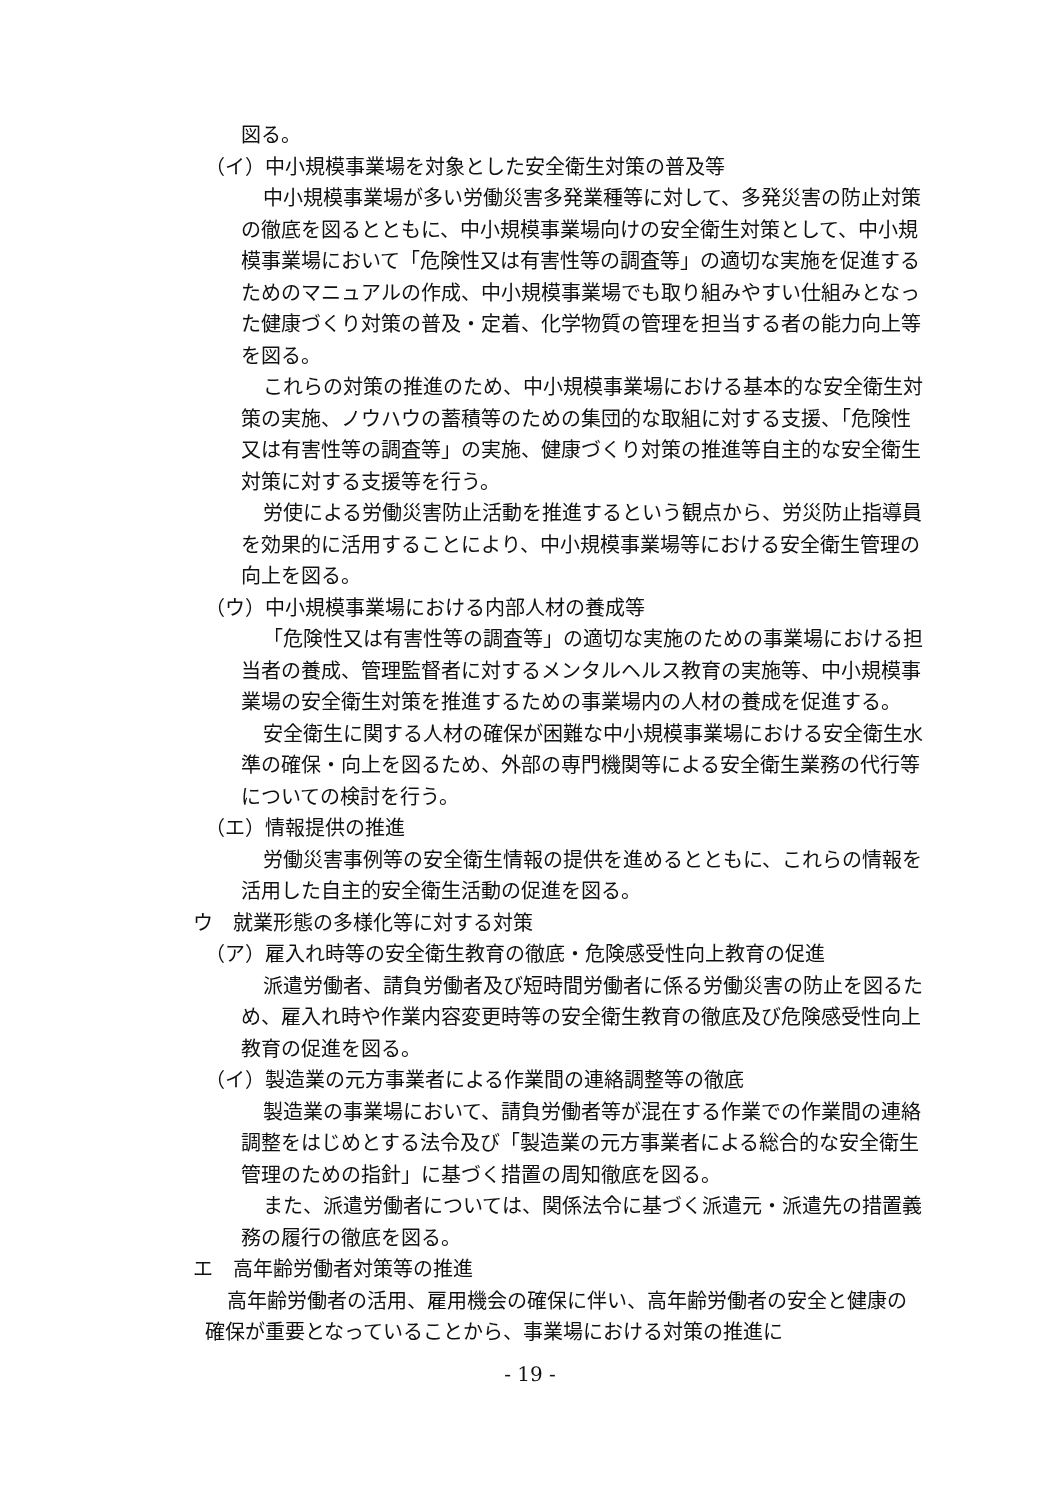図る。
（イ）中小規模事業場を対象とした安全衛生対策の普及等
中小規模事業場が多い労働災害多発業種等に対して、多発災害の防止対策の徹底を図るとともに、中小規模事業場向けの安全衛生対策として、中小規模事業場において「危険性又は有害性等の調査等」の適切な実施を促進するためのマニュアルの作成、中小規模事業場でも取り組みやすい仕組みとなった健康づくり対策の普及・定着、化学物質の管理を担当する者の能力向上等を図る。
これらの対策の推進のため、中小規模事業場における基本的な安全衛生対策の実施、ノウハウの蓄積等のための集団的な取組に対する支援、「危険性又は有害性等の調査等」の実施、健康づくり対策の推進等自主的な安全衛生対策に対する支援等を行う。
労使による労働災害防止活動を推進するという観点から、労災防止指導員を効果的に活用することにより、中小規模事業場等における安全衛生管理の向上を図る。
（ウ）中小規模事業場における内部人材の養成等
「危険性又は有害性等の調査等」の適切な実施のための事業場における担当者の養成、管理監督者に対するメンタルヘルス教育の実施等、中小規模事業場の安全衛生対策を推進するための事業場内の人材の養成を促進する。
安全衛生に関する人材の確保が困難な中小規模事業場における安全衛生水準の確保・向上を図るため、外部の専門機関等による安全衛生業務の代行等についての検討を行う。
（エ）情報提供の推進
労働災害事例等の安全衛生情報の提供を進めるとともに、これらの情報を活用した自主的安全衛生活動の促進を図る。
ウ　就業形態の多様化等に対する対策
（ア）雇入れ時等の安全衛生教育の徹底・危険感受性向上教育の促進
派遣労働者、請負労働者及び短時間労働者に係る労働災害の防止を図るため、雇入れ時や作業内容変更時等の安全衛生教育の徹底及び危険感受性向上教育の促進を図る。
（イ）製造業の元方事業者による作業間の連絡調整等の徹底
製造業の事業場において、請負労働者等が混在する作業での作業間の連絡調整をはじめとする法令及び「製造業の元方事業者による総合的な安全衛生管理のための指針」に基づく措置の周知徹底を図る。
また、派遣労働者については、関係法令に基づく派遣元・派遣先の措置義務の履行の徹底を図る。
エ　高年齢労働者対策等の推進
高年齢労働者の活用、雇用機会の確保に伴い、高年齢労働者の安全と健康の確保が重要となっていることから、事業場における対策の推進に
- 19 -